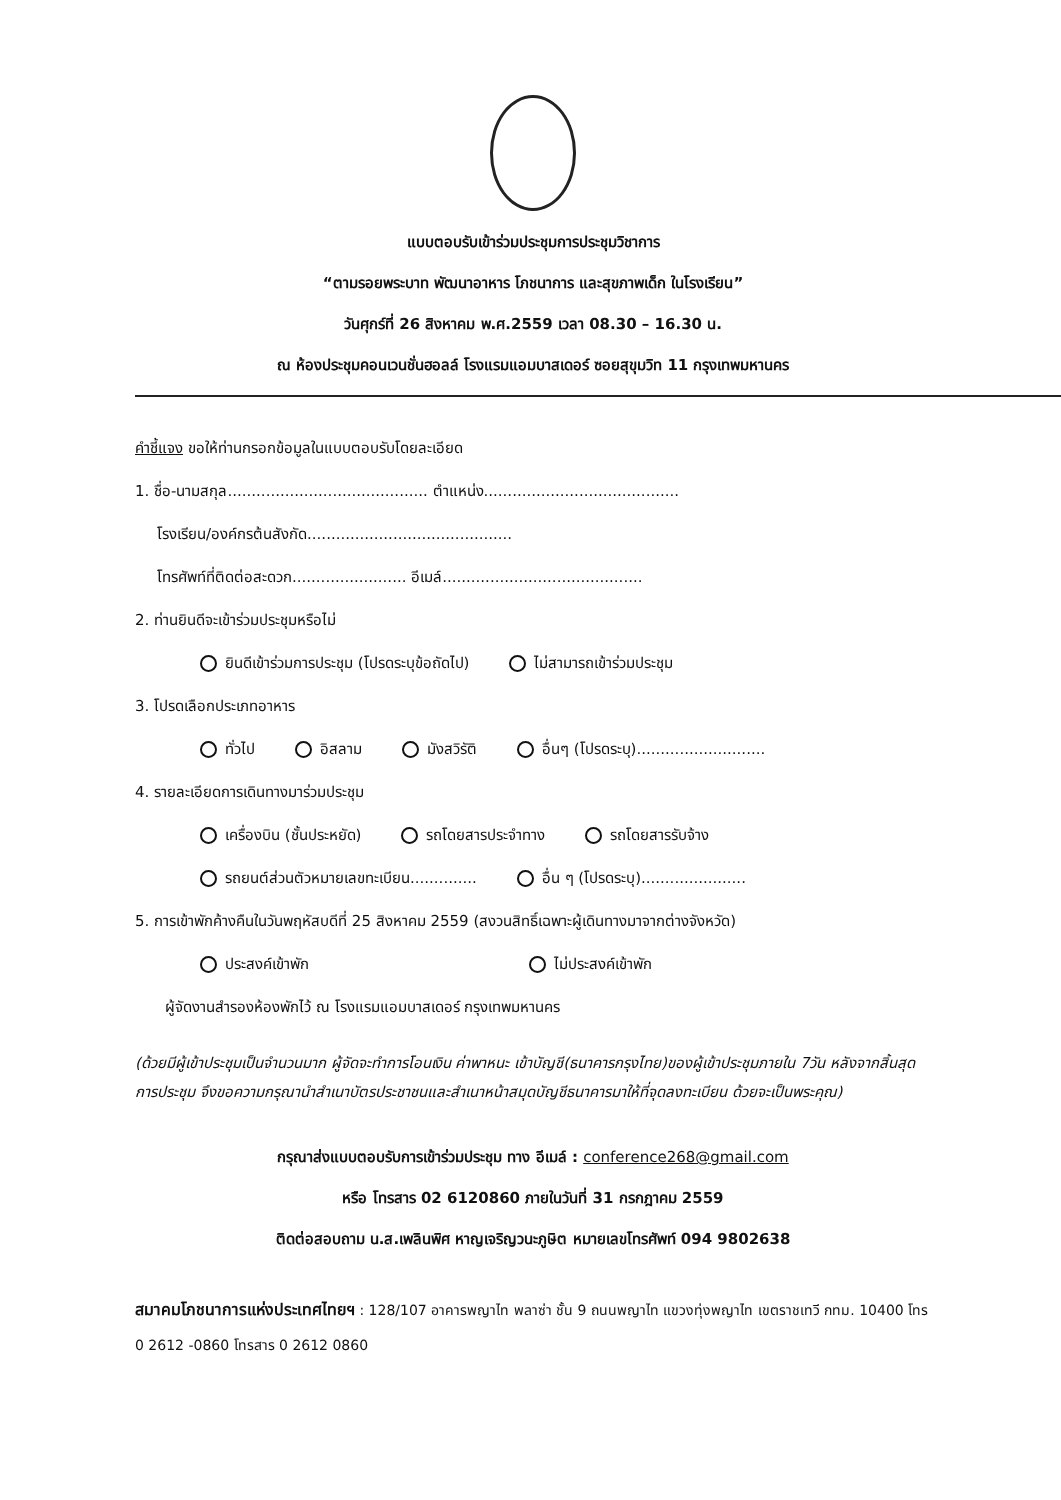แบบตอบรับเข้าร่วมประชุมการประชุมวิชาการ
“ตามรอยพระบาท พัฒนาอาหาร โภชนาการ และสุขภาพเด็ก ในโรงเรียน”
วันศุกร์ที่ 26 สิงหาคม พ.ศ.2559 เวลา 08.30 – 16.30 น.
ณ ห้องประชุมคอนเวนชั่นฮอลล์ โรงแรมแอมบาสเดอร์ ซอยสุขุมวิท 11 กรุงเทพมหานคร
คำชี้แจง ขอให้ท่านกรอกข้อมูลในแบบตอบรับโดยละเอียด
1. ชื่อ-นามสกุล.......................................... ตำแหน่ง.........................................
โรงเรียน/องค์กรต้นสังกัด...........................................
โทรศัพท์ที่ติดต่อสะดวก........................ อีเมล์..........................................
2. ท่านยินดีจะเข้าร่วมประชุมหรือไม่
ยินดีเข้าร่วมการประชุม (โปรดระบุข้อถัดไป) ไม่สามารถเข้าร่วมประชุม
3. โปรดเลือกประเภทอาหาร
ทั่วไป อิสลาม มังสวิรัติ อื่นๆ (โปรดระบุ)...........................
4. รายละเอียดการเดินทางมาร่วมประชุม
เครื่องบิน (ชั้นประหยัด) รถโดยสารประจำทาง รถโดยสารรับจ้าง
รถยนต์ส่วนตัวหมายเลขทะเบียน.............. อื่น ๆ (โปรดระบุ)......................
5. การเข้าพักค้างคืนในวันพฤหัสบดีที่ 25 สิงหาคม 2559 (สงวนสิทธิ์เฉพาะผู้เดินทางมาจากต่างจังหวัด)
ประสงค์เข้าพัก ไม่ประสงค์เข้าพัก
ผู้จัดงานสำรองห้องพักไว้ ณ โรงแรมแอมบาสเดอร์ กรุงเทพมหานคร
(ด้วยมีผู้เข้าประชุมเป็นจำนวนมาก ผู้จัดจะทำการโอนเงิน ค่าพาหนะ เข้าบัญชี(ธนาคารกรุงไทย)ของผู้เข้าประชุมภายใน 7วัน หลังจากสิ้นสุดการประชุม จึงขอความกรุณานำสำเนาบัตรประชาชนและสำเนาหน้าสมุดบัญชีธนาคารมาให้ที่จุดลงทะเบียน ด้วยจะเป็นพระคุณ)
กรุณาส่งแบบตอบรับการเข้าร่วมประชุม ทาง อีเมล์ : conference268@gmail.com
หรือ โทรสาร 02 6120860 ภายในวันที่ 31 กรกฎาคม 2559
ติดต่อสอบถาม น.ส.เพลินพิศ หาญเจริญวนะภูษิต หมายเลขโทรศัพท์ 094 9802638
สมาคมโภชนาการแห่งประเทศไทยฯ : 128/107 อาคารพญาไท พลาซ่า ชั้น 9 ถนนพญาไท แขวงทุ่งพญาไท เขตราชเทวี กทม. 10400 โทร 0 2612 -0860 โทรสาร 0 2612 0860